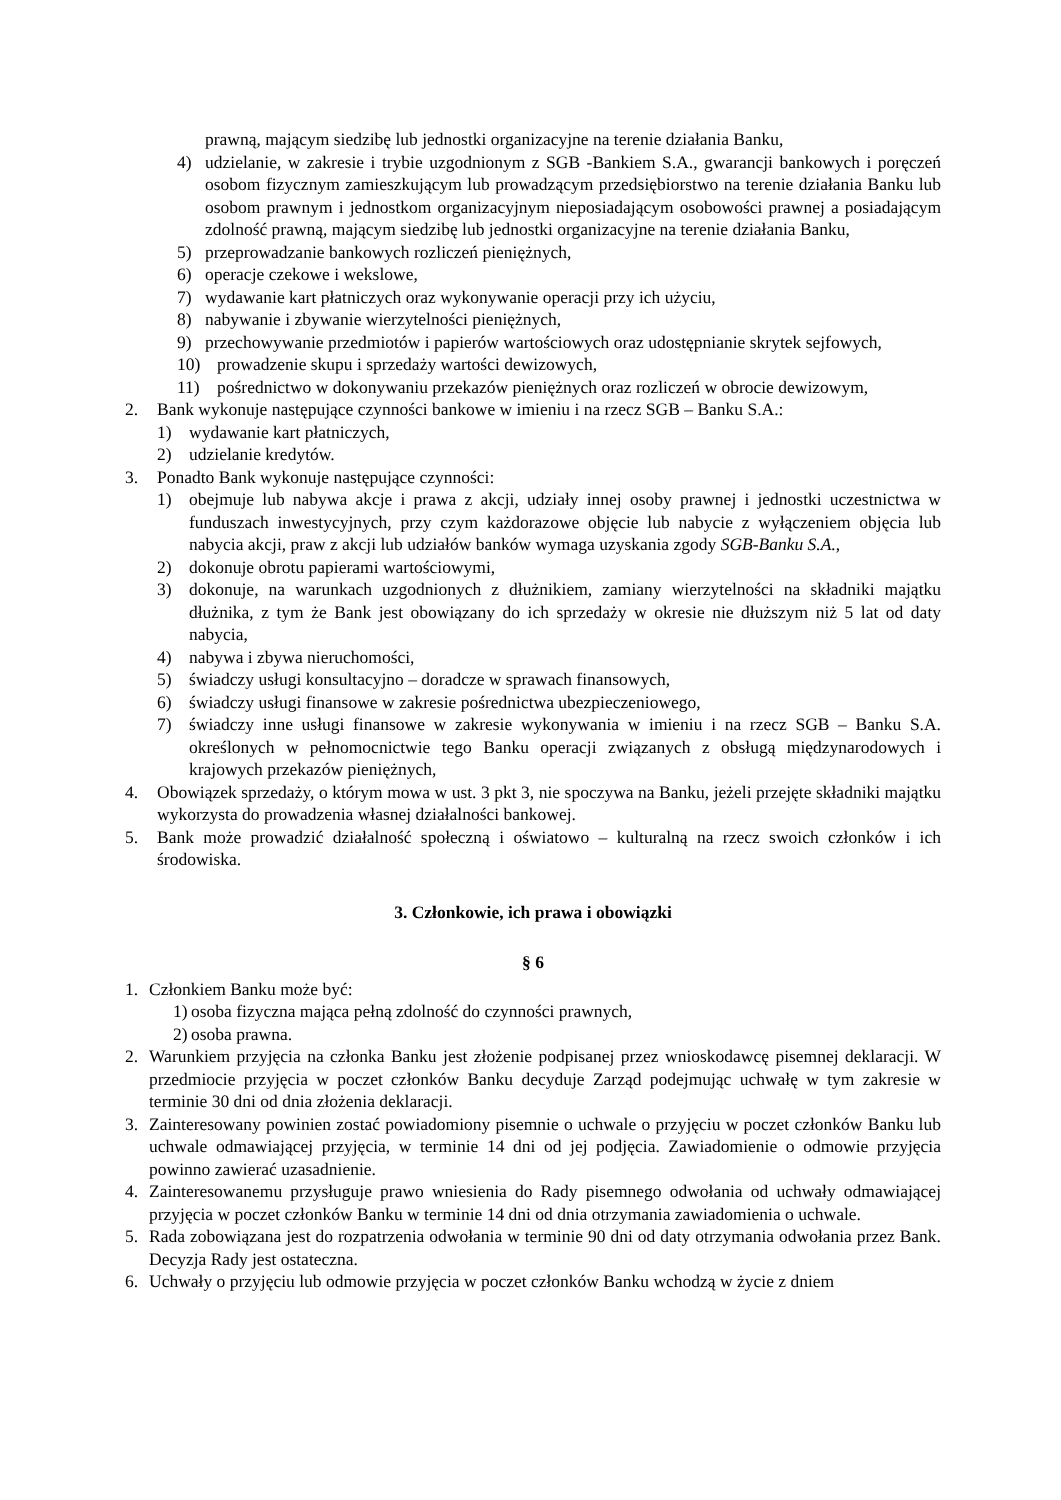prawną, mającym siedzibę lub jednostki organizacyjne na terenie działania Banku,
4) udzielanie, w zakresie i trybie uzgodnionym z SGB -Bankiem S.A., gwarancji bankowych i poręczeń osobom fizycznym zamieszkującym lub prowadzącym przedsiębiorstwo na terenie działania Banku lub osobom prawnym i jednostkom organizacyjnym nieposiadającym osobowości prawnej a posiadającym zdolność prawną, mającym siedzibę lub jednostki organizacyjne na terenie działania Banku,
5) przeprowadzanie bankowych rozliczeń pieniężnych,
6) operacje czekowe i wekslowe,
7) wydawanie kart płatniczych oraz wykonywanie operacji przy ich użyciu,
8) nabywanie i zbywanie wierzytelności pieniężnych,
9) przechowywanie przedmiotów i papierów wartościowych oraz udostępnianie skrytek sejfowych,
10) prowadzenie skupu i sprzedaży wartości dewizowych,
11) pośrednictwo w dokonywaniu przekazów pieniężnych oraz rozliczeń w obrocie dewizowym,
2. Bank wykonuje następujące czynności bankowe w imieniu i na rzecz SGB – Banku S.A.:
1) wydawanie kart płatniczych,
2) udzielanie kredytów.
3. Ponadto Bank wykonuje następujące czynności:
1) obejmuje lub nabywa akcje i prawa z akcji, udziały innej osoby prawnej i jednostki uczestnictwa w funduszach inwestycyjnych, przy czym każdorazowe objęcie lub nabycie z wyłączeniem objęcia lub nabycia akcji, praw z akcji lub udziałów banków wymaga uzyskania zgody SGB-Banku S.A.,
2) dokonuje obrotu papierami wartościowymi,
3) dokonuje, na warunkach uzgodnionych z dłużnikiem, zamiany wierzytelności na składniki majątku dłużnika, z tym że Bank jest obowiązany do ich sprzedaży w okresie nie dłuższym niż 5 lat od daty nabycia,
4) nabywa i zbywa nieruchomości,
5) świadczy usługi konsultacyjno – doradcze w sprawach finansowych,
6) świadczy usługi finansowe w zakresie pośrednictwa ubezpieczeniowego,
7) świadczy inne usługi finansowe w zakresie wykonywania w imieniu i na rzecz SGB – Banku S.A. określonych w pełnomocnictwie tego Banku operacji związanych z obsługą międzynarodowych i krajowych przekazów pieniężnych,
4. Obowiązek sprzedaży, o którym mowa w ust. 3 pkt 3, nie spoczywa na Banku, jeżeli przejęte składniki majątku wykorzysta do prowadzenia własnej działalności bankowej.
5. Bank może prowadzić działalność społeczną i oświatowo – kulturalną na rzecz swoich członków i ich środowiska.
3. Członkowie, ich prawa i obowiązki
§ 6
1. Członkiem Banku może być:
1) osoba fizyczna mająca pełną zdolność do czynności prawnych,
2) osoba prawna.
2. Warunkiem przyjęcia na członka Banku jest złożenie podpisanej przez wnioskodawcę pisemnej deklaracji. W przedmiocie przyjęcia w poczet członków Banku decyduje Zarząd podejmując uchwałę w tym zakresie w terminie 30 dni od dnia złożenia deklaracji.
3. Zainteresowany powinien zostać powiadomiony pisemnie o uchwale o przyjęciu w poczet członków Banku lub uchwale odmawiającej przyjęcia, w terminie 14 dni od jej podjęcia. Zawiadomienie o odmowie przyjęcia powinno zawierać uzasadnienie.
4. Zainteresowanemu przysługuje prawo wniesienia do Rady pisemnego odwołania od uchwały odmawiającej przyjęcia w poczet członków Banku w terminie 14 dni od dnia otrzymania zawiadomienia o uchwale.
5. Rada zobowiązana jest do rozpatrzenia odwołania w terminie 90 dni od daty otrzymania odwołania przez Bank. Decyzja Rady jest ostateczna.
6. Uchwały o przyjęciu lub odmowie przyjęcia w poczet członków Banku wchodzą w życie z dniem